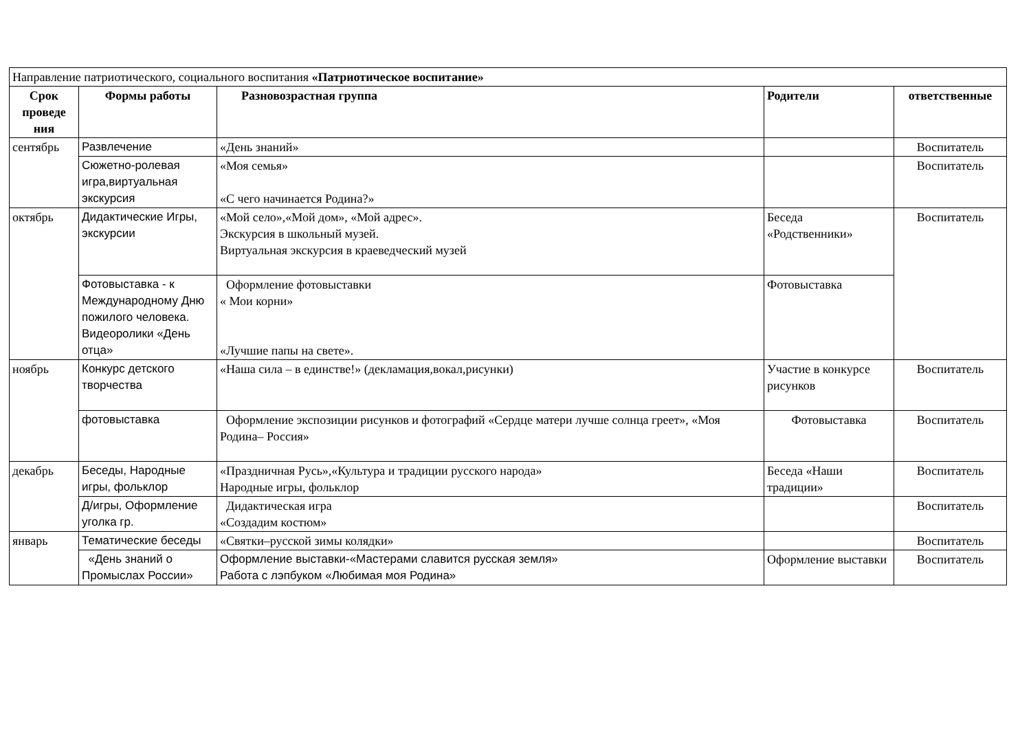| Направление патриотического, социального воспитания «Патриотическое воспитание» | | | | |
| Срок проведе ния | Формы работы | Разновозрастная группа | Родители | ответственные |
| сентябрь | Развлечение | «День знаний» | | Воспитатель |
| | Сюжетно-ролевая игра,виртуальная экскурсия | «Моя семья» «С чего начинается Родина?» | | Воспитатель |
| октябрь | Дидактические Игры, экскурсии | «Мой село»,«Мой дом», «Мой адрес». Экскурсия в школьный музей. Виртуальная экскурсия в краеведческий музей | Беседа «Родственники» | Воспитатель |
| | Фотовыставка - к Международному Дню пожилого человека. Видеоролики «День отца» | Оформление фотовыставки « Мои корни» «Лучшие папы на свете». | Фотовыставка | |
| ноябрь | Конкурс детского творчества | «Наша сила – в единстве!» (декламация,вокал,рисунки) | Участие в конкурсе рисунков | Воспитатель |
| | фотовыставка | Оформление экспозиции рисунков и фотографий «Сердце матери лучше солнца греет», «Моя Родина– Россия» | Фотовыставка | Воспитатель |
| декабрь | Беседы, Народные игры, фольклор | «Праздничная Русь»,«Культура и традиции русского народа» Народные игры, фольклор | Беседа «Наши традиции» | Воспитатель |
| | Д/игры, Оформление уголка гр. | Дидактическая игра «Создадим костюм» | | Воспитатель |
| январь | Тематические беседы | «Святки–русской зимы колядки» | | Воспитатель |
| | «День знаний о Промыслах России» | Оформление выставки-«Мастерами славится русская земля» Работа с лэпбуком «Любимая моя Родина» | Оформление выставки | Воспитатель |